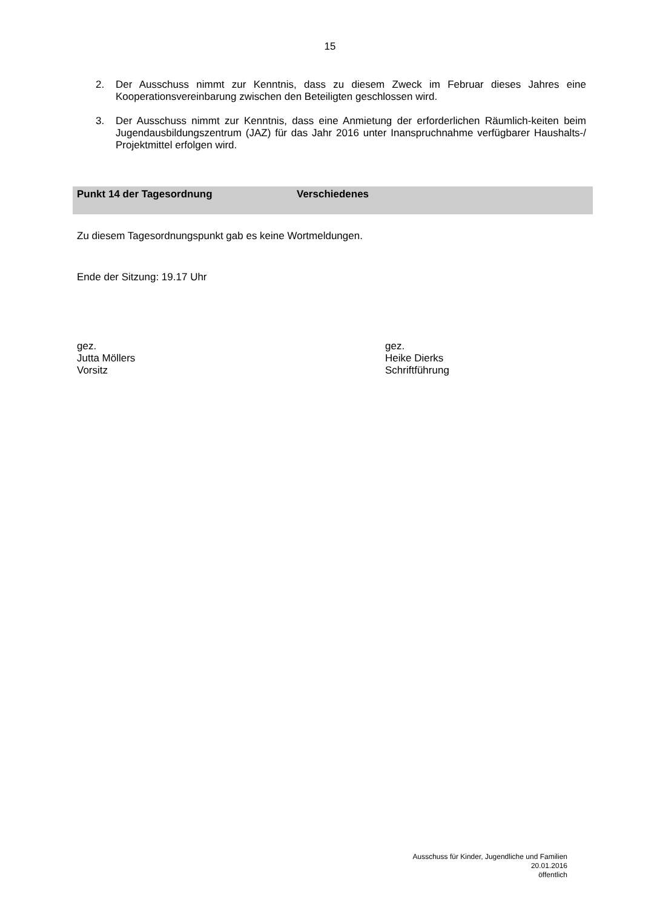15
2. Der Ausschuss nimmt zur Kenntnis, dass zu diesem Zweck im Februar dieses Jahres eine Kooperationsvereinbarung zwischen den Beteiligten geschlossen wird.
3. Der Ausschuss nimmt zur Kenntnis, dass eine Anmietung der erforderlichen Räumlich-keiten beim Jugendausbildungszentrum (JAZ) für das Jahr 2016 unter Inanspruchnahme verfügbarer Haushalts-/ Projektmittel erfolgen wird.
Punkt 14 der Tagesordnung Verschiedenes
Zu diesem Tagesordnungspunkt gab es keine Wortmeldungen.
Ende der Sitzung: 19.17 Uhr
gez.
Jutta Möllers
Vorsitz
gez.
Heike Dierks
Schriftführung
Ausschuss für Kinder, Jugendliche und Familien
20.01.2016
öffentlich